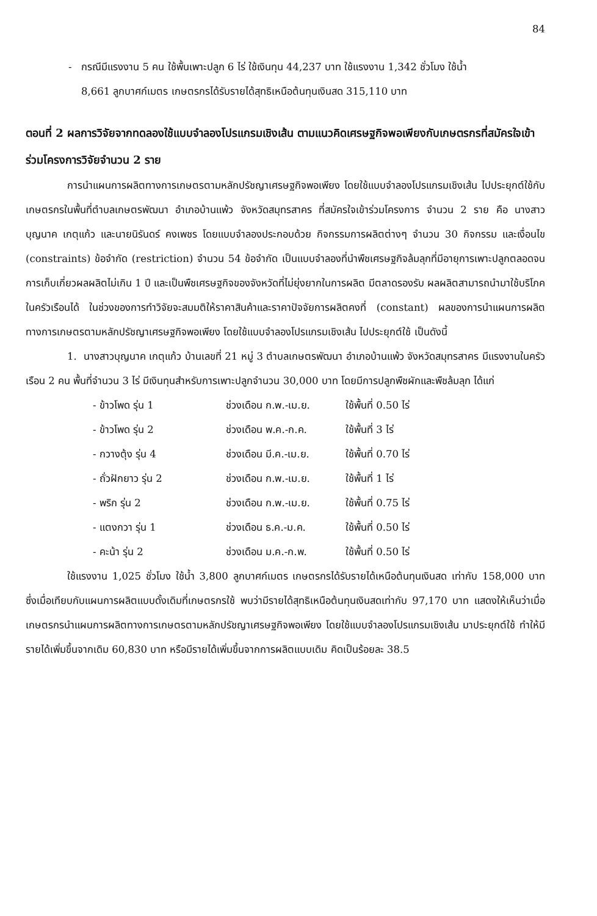84
- กรณีมีแรงงาน 5 คน ใช้พื้นเพาะปลูก 6 ไร่ ใช้เงินทุน 44,237 บาท ใช้แรงงาน 1,342 ชั่วโมง ใช้น้ำ
8,661 ลูกบาศก์เมตร เกษตรกรได้รับรายได้สุทธิเหนือต้นทุนเงินสด 315,110 บาท
ตอนที่ 2 ผลการวิจัยจากทดลองใช้แบบจำลองโปรแกรมเชิงเส้น ตามแนวคิดเศรษฐกิจพอเพียงกับเกษตรกรที่สมัครใจเข้าร่วมโครงการวิจัยจำนวน 2 ราย
การนำแผนการผลิตทางการเกษตรตามหลักปรัชญาเศรษฐกิจพอเพียง โดยใช้แบบจำลองโปรแกรมเชิงเส้น ไปประยุกต์ใช้กับเกษตรกรในพื้นที่ตำบลเกษตรพัฒนา อำเภอบ้านแพ้ว จังหวัดสมุทรสาคร ที่สมัครใจเข้าร่วมโครงการ จำนวน 2 ราย คือ นางสาวบุญนาค เกตุแก้ว และนายนิรันดร์ คงเพชร โดยแบบจำลองประกอบด้วย กิจกรรมการผลิตต่างๆ จำนวน 30 กิจกรรม และเงื่อนไข (constraints) ข้อจำกัด (restriction) จำนวน 54 ข้อจำกัด เป็นแบบจำลองที่นำพืชเศรษฐกิจล้มลุกที่มีอายุการเพาะปลูกตลอดจนการเก็บเกี่ยวผลผลิตไม่เกิน 1 ปี และเป็นพืชเศรษฐกิจของจังหวัดที่ไม่ยุ่งยากในการผลิต มีตลาดรองรับ ผลผลิตสามารถนำมาใช้บริโภคในครัวเรือนได้ ในช่วงของการทำวิจัยจะสมมติให้ราคาสินค้าและราคาปัจจัยการผลิตคงที่ (constant) ผลของการนำแผนการผลิตทางการเกษตรตามหลักปรัชญาเศรษฐกิจพอเพียง โดยใช้แบบจำลองโปรแกรมเชิงเส้น ไปประยุกต์ใช้ เป็นดังนี้
1. นางสาวบุญนาค เกตุแก้ว บ้านเลขที่ 21 หมู่ 3 ตำบลเกษตรพัฒนา อำเภอบ้านแพ้ว จังหวัดสมุทรสาคร มีแรงงานในครัวเรือน 2 คน พื้นที่จำนวน 3 ไร่ มีเงินทุนสำหรับการเพาะปลูกจำนวน 30,000 บาท โดยมีการปลูกพืชผักและพืชล้มลุก ได้แก่
| - ข้าวโพด รุ่น 1 | ช่วงเดือน ก.พ.-เม.ย. | ใช้พื้นที่ 0.50 ไร่ |
| - ข้าวโพด รุ่น 2 | ช่วงเดือน พ.ค.-ก.ค. | ใช้พื้นที่ 3 ไร่ |
| - กวางตุ้ง รุ่น 4 | ช่วงเดือน มี.ค.-เม.ย. | ใช้พื้นที่ 0.70 ไร่ |
| - ถั่วฝักยาว รุ่น 2 | ช่วงเดือน ก.พ.-เม.ย. | ใช้พื้นที่ 1 ไร่ |
| - พริก รุ่น 2 | ช่วงเดือน ก.พ.-เม.ย. | ใช้พื้นที่ 0.75 ไร่ |
| - แตงกวา รุ่น 1 | ช่วงเดือน ธ.ค.-ม.ค. | ใช้พื้นที่ 0.50 ไร่ |
| - คะน้า รุ่น 2 | ช่วงเดือน ม.ค.-ก.พ. | ใช้พื้นที่ 0.50 ไร่ |
ใช้แรงงาน 1,025 ชั่วโมง ใช้น้ำ 3,800 ลูกบาศก์เมตร เกษตรกรได้รับรายได้เหนือต้นทุนเงินสด เท่ากับ 158,000 บาท ซึ่งเมื่อเทียบกับแผนการผลิตแบบดั้งเดิมที่เกษตรกรใช้ พบว่ามีรายได้สุทธิเหนือต้นทุนเงินสดเท่ากับ 97,170 บาท แสดงให้เห็นว่าเมื่อเกษตรกรนำแผนการผลิตทางการเกษตรตามหลักปรัชญาเศรษฐกิจพอเพียง โดยใช้แบบจำลองโปรแกรมเชิงเส้น มาประยุกต์ใช้ ทำให้มีรายได้เพิ่มขึ้นจากเดิม 60,830 บาท หรือมีรายได้เพิ่มขึ้นจากการผลิตแบบเดิม คิดเป็นร้อยละ 38.5